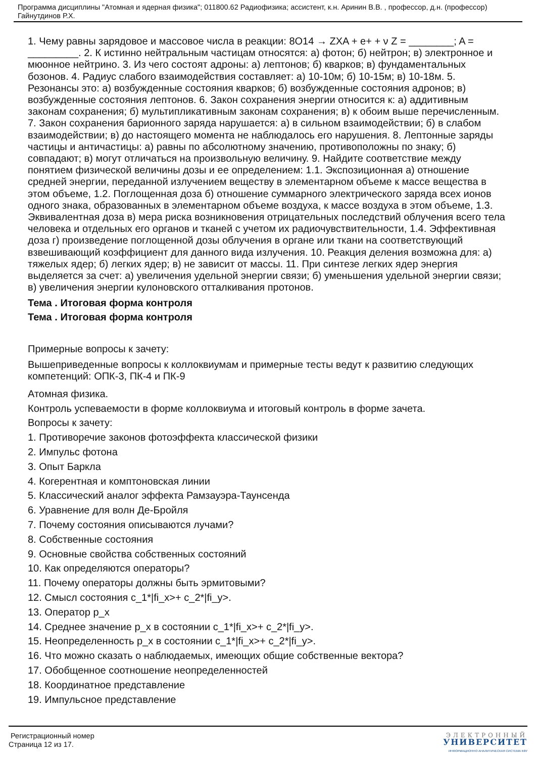Программа дисциплины "Атомная и ядерная физика"; 011800.62 Радиофизика; ассистент, к.н. Аринин В.В. , профессор, д.н. (профессор) Гайнутдинов Р.Х.
1. Чему равны зарядовое и массовое числа в реакции: 8O14 → ZXA + e+ + ν Z = ________; A = _________. 2. К истинно нейтральным частицам относятся: а) фотон; б) нейтрон; в) электронное и мюонное нейтрино. 3. Из чего состоят адроны: а) лептонов; б) кварков; в) фундаментальных бозонов. 4. Радиус слабого взаимодействия составляет: а) 10-10м; б) 10-15м; в) 10-18м. 5. Резонансы это: а) возбужденные состояния кварков; б) возбужденные состояния адронов; в) возбужденные состояния лептонов. 6. Закон сохранения энергии относится к: а) аддитивным законам сохранения; б) мультипликативным законам сохранения; в) к обоим выше перечисленным. 7. Закон сохранения барионного заряда нарушается: а) в сильном взаимодействии; б) в слабом взаимодействии; в) до настоящего момента не наблюдалось его нарушения. 8. Лептонные заряды частицы и античастицы: а) равны по абсолютному значению, противоположны по знаку; б) совпадают; в) могут отличаться на произвольную величину. 9. Найдите соответствие между понятием физической величины дозы и ее определением: 1.1. Экспозиционная а) отношение средней энергии, переданной излучением веществу в элементарном объеме к массе вещества в этом объеме, 1.2. Поглощенная доза б) отношение суммарного электрического заряда всех ионов одного знака, образованных в элементарном объеме воздуха, к массе воздуха в этом объеме, 1.3. Эквивалентная доза в) мера риска возникновения отрицательных последствий облучения всего тела человека и отдельных его органов и тканей с учетом их радиочувствительности, 1.4. Эффективная доза г) произведение поглощенной дозы облучения в органе или ткани на соответствующий взвешивающий коэффициент для данного вида излучения. 10. Реакция деления возможна для: а) тяжелых ядер; б) легких ядер; в) не зависит от массы. 11. При синтезе легких ядер энергия выделяется за счет: а) увеличения удельной энергии связи; б) уменьшения удельной энергии связи; в) увеличения энергии кулоновского отталкивания протонов.
Тема . Итоговая форма контроля
Тема . Итоговая форма контроля
Примерные вопросы к зачету:
Вышеприведенные вопросы к коллоквиумам и примерные тесты ведут к развитию следующих компетенций: ОПК-3, ПК-4 и ПК-9
Атомная физика.
Контроль успеваемости в форме коллоквиума и итоговый контроль в форме зачета.
Вопросы к зачету:
1. Противоречие законов фотоэффекта классической физики
2. Импульс фотона
3. Опыт Баркла
4. Когерентная и комптоновская линии
5. Классический аналог эффекта Рамзауэра-Таунсенда
6. Уравнение для волн Де-Бройля
7. Почему состояния описываются лучами?
8. Собственные состояния
9. Основные свойства собственных состояний
10. Как определяются операторы?
11. Почему операторы должны быть эрмитовыми?
12. Смысл состояния c_1*|fi_x>+ c_2*|fi_y>.
13. Оператор p_x
14. Среднее значение p_x в состоянии c_1*|fi_x>+ c_2*|fi_y>.
15. Неопределенность p_x в состоянии c_1*|fi_x>+ c_2*|fi_y>.
16. Что можно сказать о наблюдаемых, имеющих общие собственные вектора?
17. Обобщенное соотношение неопределенностей
18. Координатное представление
19. Импульсное представление
Регистрационный номер
Страница 12 из 17.
ЭЛЕКТРОННЫЙ
УНИВЕРСИТЕТ
ИНФОРМАЦИОННО АНАЛИТИЧЕСКАЯ СИСТЕМА КФУ